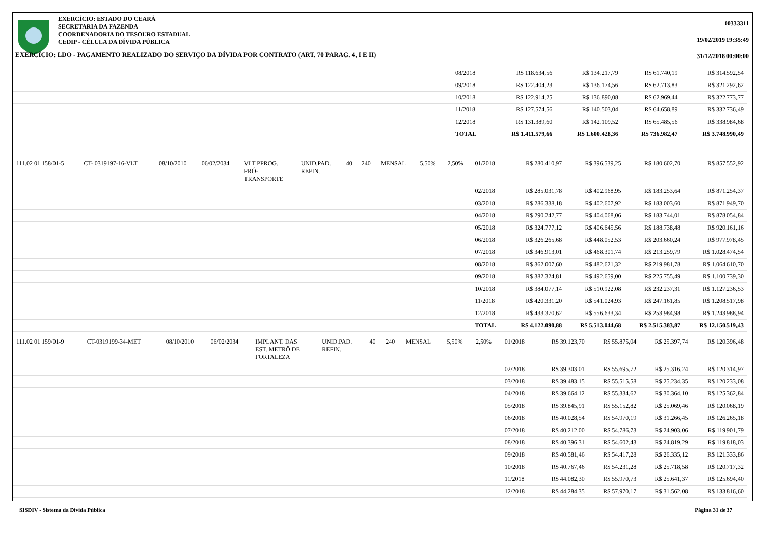00333311
19/02/2019 19:35:49
31/12/2018 00:00:00
EXERCÍCIO: ESTADO DO CEARÁ
SECRETARIA DA FAZENDA
COORDENADORIA DO TESOURO ESTADUAL
CEDIP - CÉLULA DA DÍVIDA PÚBLICA
EXERCÍCIO: LDO - PAGAMENTO REALIZADO DO SERVIÇO DA DÍVIDA POR CONTRATO (ART. 70 PARAG. 4, I E II)
| | 08/2018 | R$ 118.634,56 | R$ 134.217,79 | R$ 61.740,19 | R$ 314.592,54 |
| | 09/2018 | R$ 122.404,23 | R$ 136.174,56 | R$ 62.713,83 | R$ 321.292,62 |
| | 10/2018 | R$ 122.914,25 | R$ 136.890,08 | R$ 62.969,44 | R$ 322.773,77 |
| | 11/2018 | R$ 127.574,56 | R$ 140.503,04 | R$ 64.658,89 | R$ 332.736,49 |
| | 12/2018 | R$ 131.389,60 | R$ 142.109,52 | R$ 65.485,56 | R$ 338.984,68 |
| | TOTAL | R$ 1.411.579,66 | R$ 1.600.428,36 | R$ 736.982,47 | R$ 3.748.990,49 |
| 111.02 01 158/01-5 | CT- 0319197-16-VLT | 08/10/2010 | 06/02/2034 | VLT PPROG. PRÓ- TRANSPORTE | UNID.PAD. REFIN. | 40 | 240 | MENSAL | 5,50% | 2,50% | 01/2018 | R$ 280.410,97 | R$ 396.539,25 | R$ 180.602,70 | R$ 857.552,92 |
| | | | | | | | | | | | 02/2018 | R$ 285.031,78 | R$ 402.968,95 | R$ 183.253,64 | R$ 871.254,37 |
| | | | | | | | | | | | 03/2018 | R$ 286.338,18 | R$ 402.607,92 | R$ 183.003,60 | R$ 871.949,70 |
| | | | | | | | | | | | 04/2018 | R$ 290.242,77 | R$ 404.068,06 | R$ 183.744,01 | R$ 878.054,84 |
| | | | | | | | | | | | 05/2018 | R$ 324.777,12 | R$ 406.645,56 | R$ 188.738,48 | R$ 920.161,16 |
| | | | | | | | | | | | 06/2018 | R$ 326.265,68 | R$ 448.052,53 | R$ 203.660,24 | R$ 977.978,45 |
| | | | | | | | | | | | 07/2018 | R$ 346.913,01 | R$ 468.301,74 | R$ 213.259,79 | R$ 1.028.474,54 |
| | | | | | | | | | | | 08/2018 | R$ 362.007,60 | R$ 482.621,32 | R$ 219.981,78 | R$ 1.064.610,70 |
| | | | | | | | | | | | 09/2018 | R$ 382.324,81 | R$ 492.659,00 | R$ 225.755,49 | R$ 1.100.739,30 |
| | | | | | | | | | | | 10/2018 | R$ 384.077,14 | R$ 510.922,08 | R$ 232.237,31 | R$ 1.127.236,53 |
| | | | | | | | | | | | 11/2018 | R$ 420.331,20 | R$ 541.024,93 | R$ 247.161,85 | R$ 1.208.517,98 |
| | | | | | | | | | | | 12/2018 | R$ 433.370,62 | R$ 556.633,34 | R$ 253.984,98 | R$ 1.243.988,94 |
| | | | | | | | | | | | TOTAL | R$ 4.122.090,88 | R$ 5.513.044,68 | R$ 2.515.383,87 | R$ 12.150.519,43 |
| 111.02 01 159/01-9 | CT-0319199-34-MET | 08/10/2010 | 06/02/2034 | IMPLANT. DAS EST. METRÔ DE FORTALEZA | UNID.PAD. REFIN. | 40 | 240 | MENSAL | 5,50% | 2,50% | 01/2018 | R$ 39.123,70 | R$ 55.875,04 | R$ 25.397,74 | R$ 120.396,48 |
| | | | | | | | | | | | 02/2018 | R$ 39.303,01 | R$ 55.695,72 | R$ 25.316,24 | R$ 120.314,97 |
| | | | | | | | | | | | 03/2018 | R$ 39.483,15 | R$ 55.515,58 | R$ 25.234,35 | R$ 120.233,08 |
| | | | | | | | | | | | 04/2018 | R$ 39.664,12 | R$ 55.334,62 | R$ 30.364,10 | R$ 125.362,84 |
| | | | | | | | | | | | 05/2018 | R$ 39.845,91 | R$ 55.152,82 | R$ 25.069,46 | R$ 120.068,19 |
| | | | | | | | | | | | 06/2018 | R$ 40.028,54 | R$ 54.970,19 | R$ 31.266,45 | R$ 126.265,18 |
| | | | | | | | | | | | 07/2018 | R$ 40.212,00 | R$ 54.786,73 | R$ 24.903,06 | R$ 119.901,79 |
| | | | | | | | | | | | 08/2018 | R$ 40.396,31 | R$ 54.602,43 | R$ 24.819,29 | R$ 119.818,03 |
| | | | | | | | | | | | 09/2018 | R$ 40.581,46 | R$ 54.417,28 | R$ 26.335,12 | R$ 121.333,86 |
| | | | | | | | | | | | 10/2018 | R$ 40.767,46 | R$ 54.231,28 | R$ 25.718,58 | R$ 120.717,32 |
| | | | | | | | | | | | 11/2018 | R$ 44.082,30 | R$ 55.970,73 | R$ 25.641,37 | R$ 125.694,40 |
| | | | | | | | | | | | 12/2018 | R$ 44.284,35 | R$ 57.970,17 | R$ 31.562,08 | R$ 133.816,60 |
SISDIV - Sistema da Dívida Pública Página 31 de 37